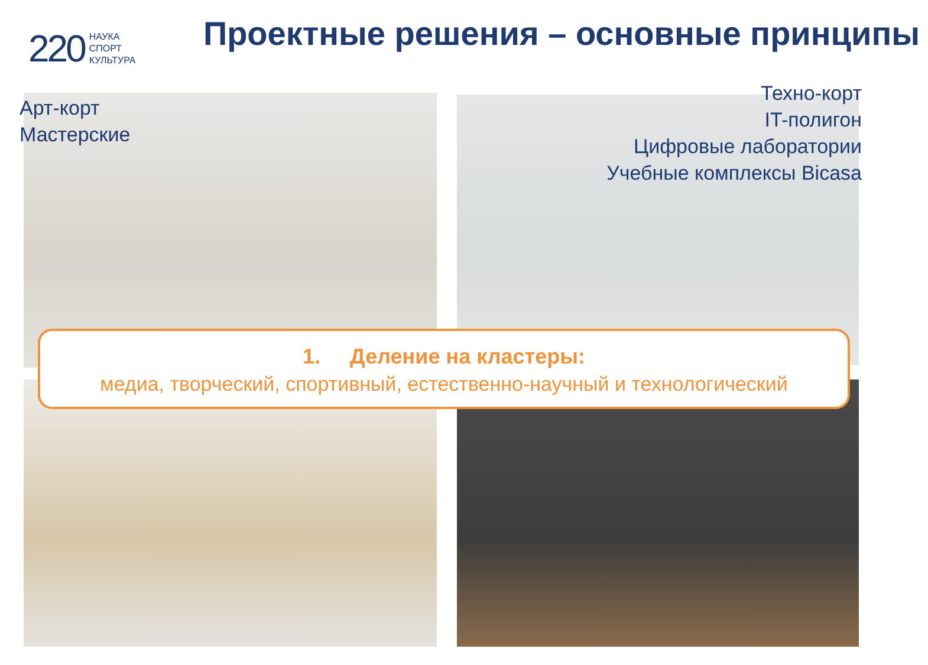220 НАУКА
СПОРТ
КУЛЬТУРА
Проектные решения – основные принципы
Арт-корт
Мастерские
Техно-корт
IT-полигон
Цифровые лаборатории
Учебные комплексы Bicasa
1. Деление на кластеры:
медиа, творческий, спортивный, естественно-научный и технологический